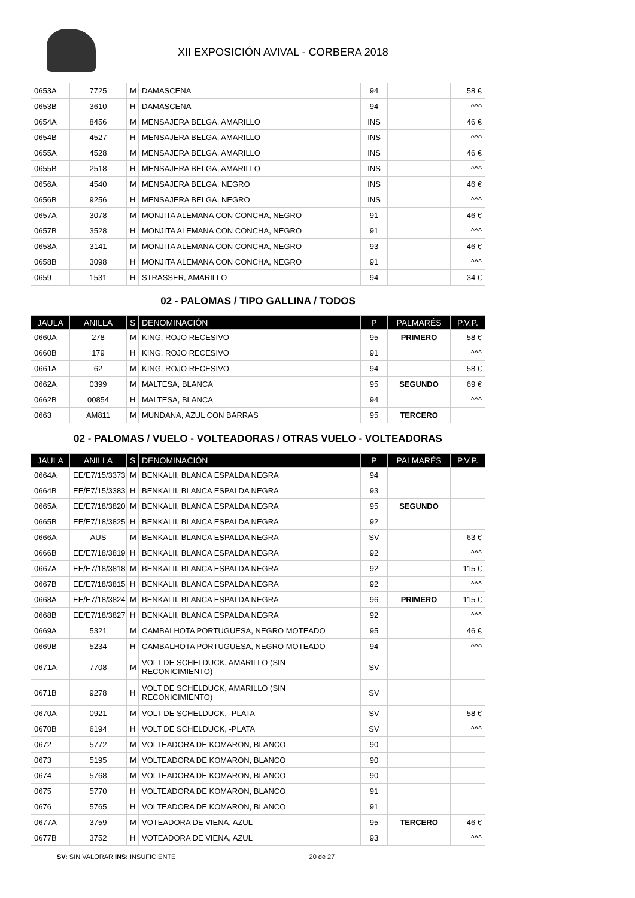XII EXPOSICIÓN AVIVAL - CORBERA 2018
| 0653A | 7725 | M | DAMASCENA | 94 | | 58 € |
| 0653B | 3610 | H | DAMASCENA | 94 | | ^^^ |
| 0654A | 8456 | M | MENSAJERA BELGA, AMARILLO | INS | | 46 € |
| 0654B | 4527 | H | MENSAJERA BELGA, AMARILLO | INS | | ^^^ |
| 0655A | 4528 | M | MENSAJERA BELGA, AMARILLO | INS | | 46 € |
| 0655B | 2518 | H | MENSAJERA BELGA, AMARILLO | INS | | ^^^ |
| 0656A | 4540 | M | MENSAJERA BELGA, NEGRO | INS | | 46 € |
| 0656B | 9256 | H | MENSAJERA BELGA, NEGRO | INS | | ^^^ |
| 0657A | 3078 | M | MONJITA ALEMANA CON CONCHA, NEGRO | 91 | | 46 € |
| 0657B | 3528 | H | MONJITA ALEMANA CON CONCHA, NEGRO | 91 | | ^^^ |
| 0658A | 3141 | M | MONJITA ALEMANA CON CONCHA, NEGRO | 93 | | 46 € |
| 0658B | 3098 | H | MONJITA ALEMANA CON CONCHA, NEGRO | 91 | | ^^^ |
| 0659 | 1531 | H | STRASSER, AMARILLO | 94 | | 34 € |
02 - PALOMAS / TIPO GALLINA / TODOS
| JAULA | ANILLA | S | DENOMINACIÓN | P | PALMARÉS | P.V.P. |
| --- | --- | --- | --- | --- | --- | --- |
| 0660A | 278 | M | KING, ROJO RECESIVO | 95 | PRIMERO | 58 € |
| 0660B | 179 | H | KING, ROJO RECESIVO | 91 | | ^^^ |
| 0661A | 62 | M | KING, ROJO RECESIVO | 94 | | 58 € |
| 0662A | 0399 | M | MALTESA, BLANCA | 95 | SEGUNDO | 69 € |
| 0662B | 00854 | H | MALTESA, BLANCA | 94 | | ^^^ |
| 0663 | AM811 | M | MUNDANA, AZUL CON BARRAS | 95 | TERCERO | |
02 - PALOMAS / VUELO - VOLTEADORAS / OTRAS VUELO - VOLTEADORAS
| JAULA | ANILLA | S | DENOMINACIÓN | P | PALMARÉS | P.V.P. |
| --- | --- | --- | --- | --- | --- | --- |
| 0664A | EE/E7/15/3373 | M | BENKALII, BLANCA ESPALDA NEGRA | 94 | | |
| 0664B | EE/E7/15/3383 | H | BENKALII, BLANCA ESPALDA NEGRA | 93 | | |
| 0665A | EE/E7/18/3820 | M | BENKALII, BLANCA ESPALDA NEGRA | 95 | SEGUNDO | |
| 0665B | EE/E7/18/3825 | H | BENKALII, BLANCA ESPALDA NEGRA | 92 | | |
| 0666A | AUS | M | BENKALII, BLANCA ESPALDA NEGRA | SV | | 63 € |
| 0666B | EE/E7/18/3819 | H | BENKALII, BLANCA ESPALDA NEGRA | 92 | | ^^^ |
| 0667A | EE/E7/18/3818 | M | BENKALII, BLANCA ESPALDA NEGRA | 92 | | 115 € |
| 0667B | EE/E7/18/3815 | H | BENKALII, BLANCA ESPALDA NEGRA | 92 | | ^^^ |
| 0668A | EE/E7/18/3824 | M | BENKALII, BLANCA ESPALDA NEGRA | 96 | PRIMERO | 115 € |
| 0668B | EE/E7/18/3827 | H | BENKALII, BLANCA ESPALDA NEGRA | 92 | | ^^^ |
| 0669A | 5321 | M | CAMBALHOTA PORTUGUESA, NEGRO MOTEADO | 95 | | 46 € |
| 0669B | 5234 | H | CAMBALHOTA PORTUGUESA, NEGRO MOTEADO | 94 | | ^^^ |
| 0671A | 7708 | M | VOLT DE SCHELDUCK, AMARILLO (SIN RECONICIMIENTO) | SV | | |
| 0671B | 9278 | H | VOLT DE SCHELDUCK, AMARILLO (SIN RECONICIMIENTO) | SV | | |
| 0670A | 0921 | M | VOLT DE SCHELDUCK, -PLATA | SV | | 58 € |
| 0670B | 6194 | H | VOLT DE SCHELDUCK, -PLATA | SV | | ^^^ |
| 0672 | 5772 | M | VOLTEADORA DE KOMARON, BLANCO | 90 | | |
| 0673 | 5195 | M | VOLTEADORA DE KOMARON, BLANCO | 90 | | |
| 0674 | 5768 | M | VOLTEADORA DE KOMARON, BLANCO | 90 | | |
| 0675 | 5770 | H | VOLTEADORA DE KOMARON, BLANCO | 91 | | |
| 0676 | 5765 | H | VOLTEADORA DE KOMARON, BLANCO | 91 | | |
| 0677A | 3759 | M | VOTEADORA DE VIENA, AZUL | 95 | TERCERO | 46 € |
| 0677B | 3752 | H | VOTEADORA DE VIENA, AZUL | 93 | | ^^^ |
SV: SIN VALORAR INS: INSUFICIENTE 20 de 27